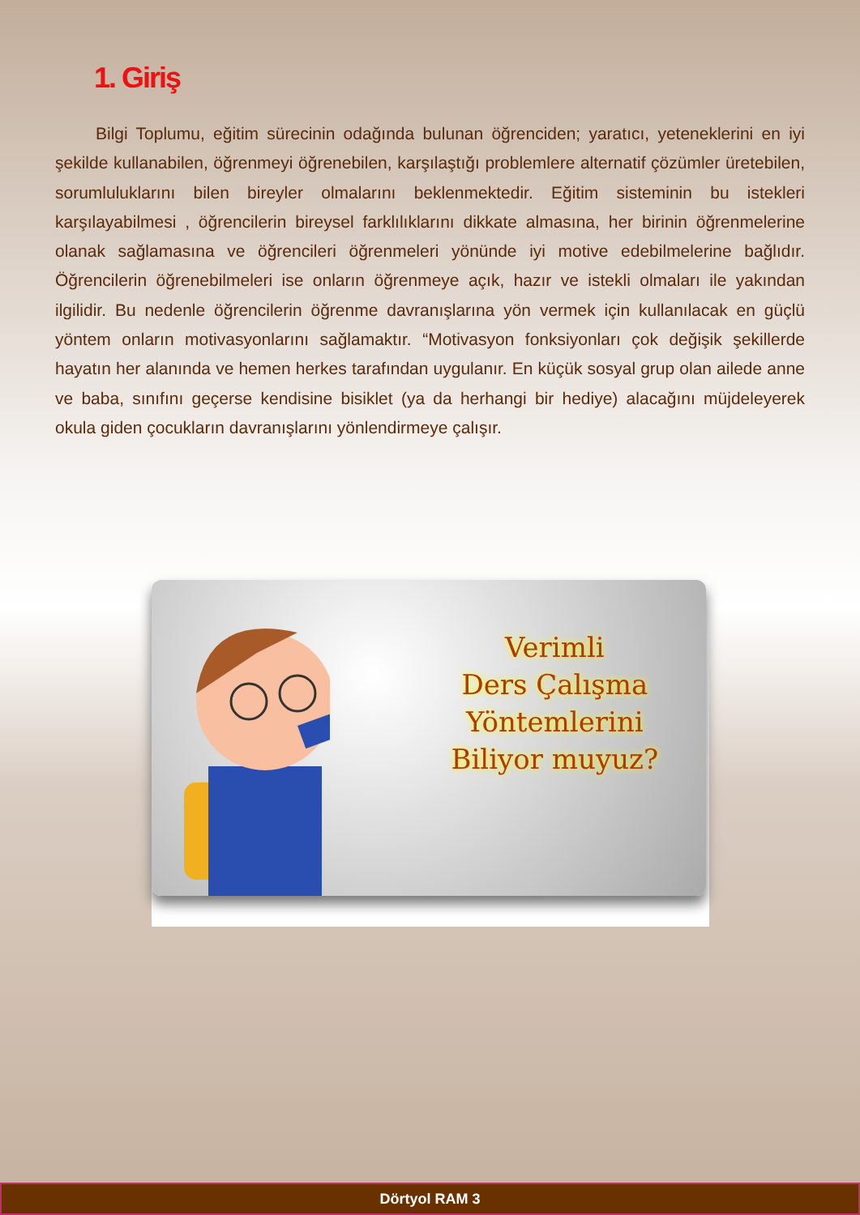1. Giriş
Bilgi Toplumu, eğitim sürecinin odağında bulunan öğrenciden; yaratıcı, yeteneklerini en iyi şekilde kullanabilen, öğrenmeyi öğrenebilen, karşılaştığı problemlere alternatif çözümler üretebilen, sorumluluklarını bilen bireyler olmalarını beklenmektedir. Eğitim sisteminin bu istekleri karşılayabilmesi , öğrencilerin bireysel farklılıklarını dikkate almasına, her birinin öğrenmelerine olanak sağlamasına ve öğrencileri öğrenmeleri yönünde iyi motive edebilmelerine bağlıdır. Öğrencilerin öğrenebilmeleri ise onların öğrenmeye açık, hazır ve istekli olmaları ile yakından ilgilidir. Bu nedenle öğrencilerin öğrenme davranışlarına yön vermek için kullanılacak en güçlü yöntem onların motivasyonlarını sağlamaktır. “Motivasyon fonksiyonları çok değişik şekillerde hayatın her alanında ve hemen herkes tarafından uygulanır. En küçük sosyal grup olan ailede anne ve baba, sınıfını geçerse kendisine bisiklet (ya da herhangi bir hediye) alacağını müjdeleyerek okula giden çocukların davranışlarını yönlendirmeye çalışır.
Verimli
Ders Çalışma
Yöntemlerini
Biliyor muyuz?
Dörtyol RAM 3